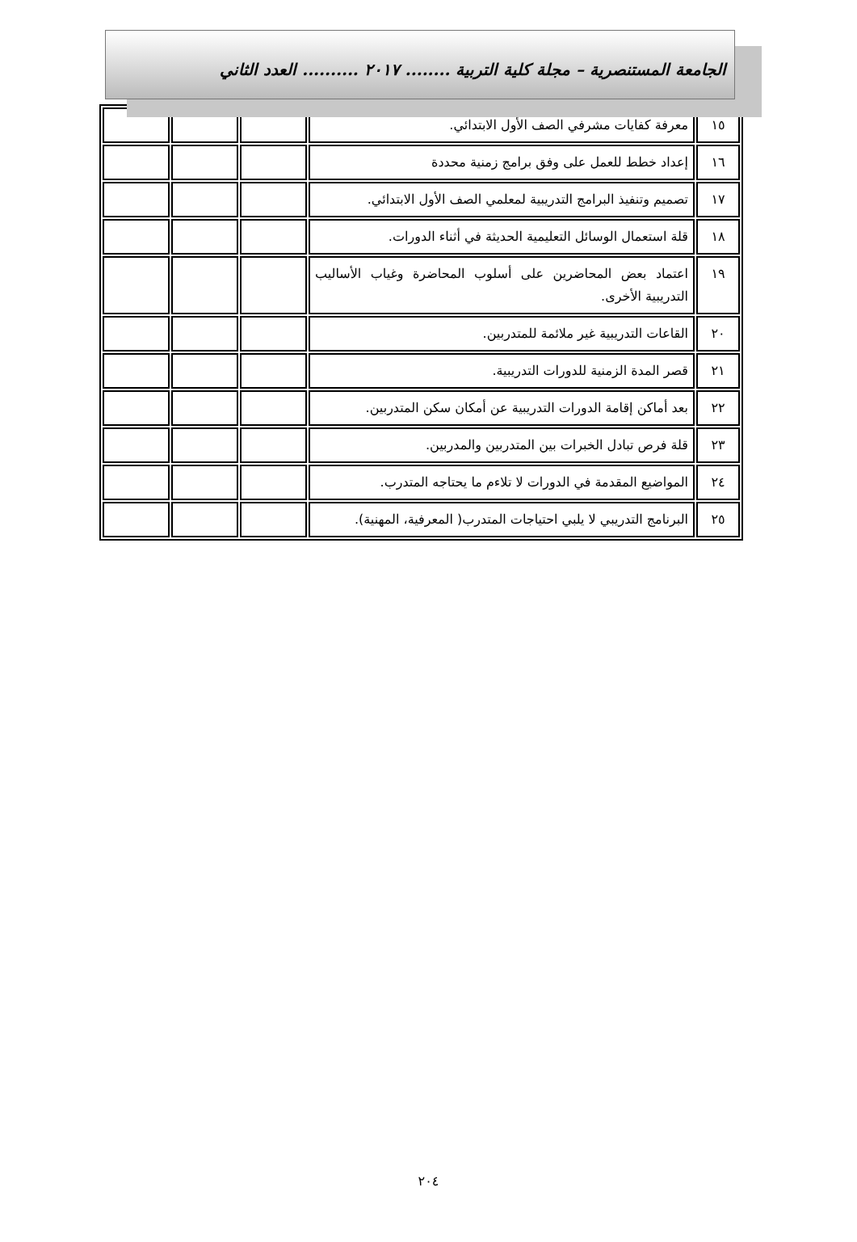الجامعة المستنصرية – مجلة كلية التربية ........ ٢٠١٧ .......... العدد الثاني
| ١٥ | معرفة كفايات مشرفي الصف الأول الابتدائي. | | | |
| ١٦ | إعداد خطط للعمل على وفق برامج زمنية محددة | | | |
| ١٧ | تصميم وتنفيذ البرامج التدريبية لمعلمي الصف الأول الابتدائي. | | | |
| ١٨ | قلة استعمال الوسائل التعليمية الحديثة في أثناء الدورات. | | | |
| ١٩ | اعتماد بعض المحاضرين على أسلوب المحاضرة وغياب الأساليب التدريبية الأخرى. | | | |
| ٢٠ | القاعات التدريبية غير ملائمة للمتدربين. | | | |
| ٢١ | قصر المدة الزمنية للدورات التدريبية. | | | |
| ٢٢ | بعد أماكن إقامة الدورات التدريبية عن أمكان سكن المتدربين. | | | |
| ٢٣ | قلة فرص تبادل الخبرات بين المتدربين والمدربين. | | | |
| ٢٤ | المواضيع المقدمة في الدورات لا تلاءم ما يحتاجه المتدرب. | | | |
| ٢٥ | البرنامج التدريبي لا يلبي احتياجات المتدرب( المعرفية، المهنية). | | | |
٢٠٤